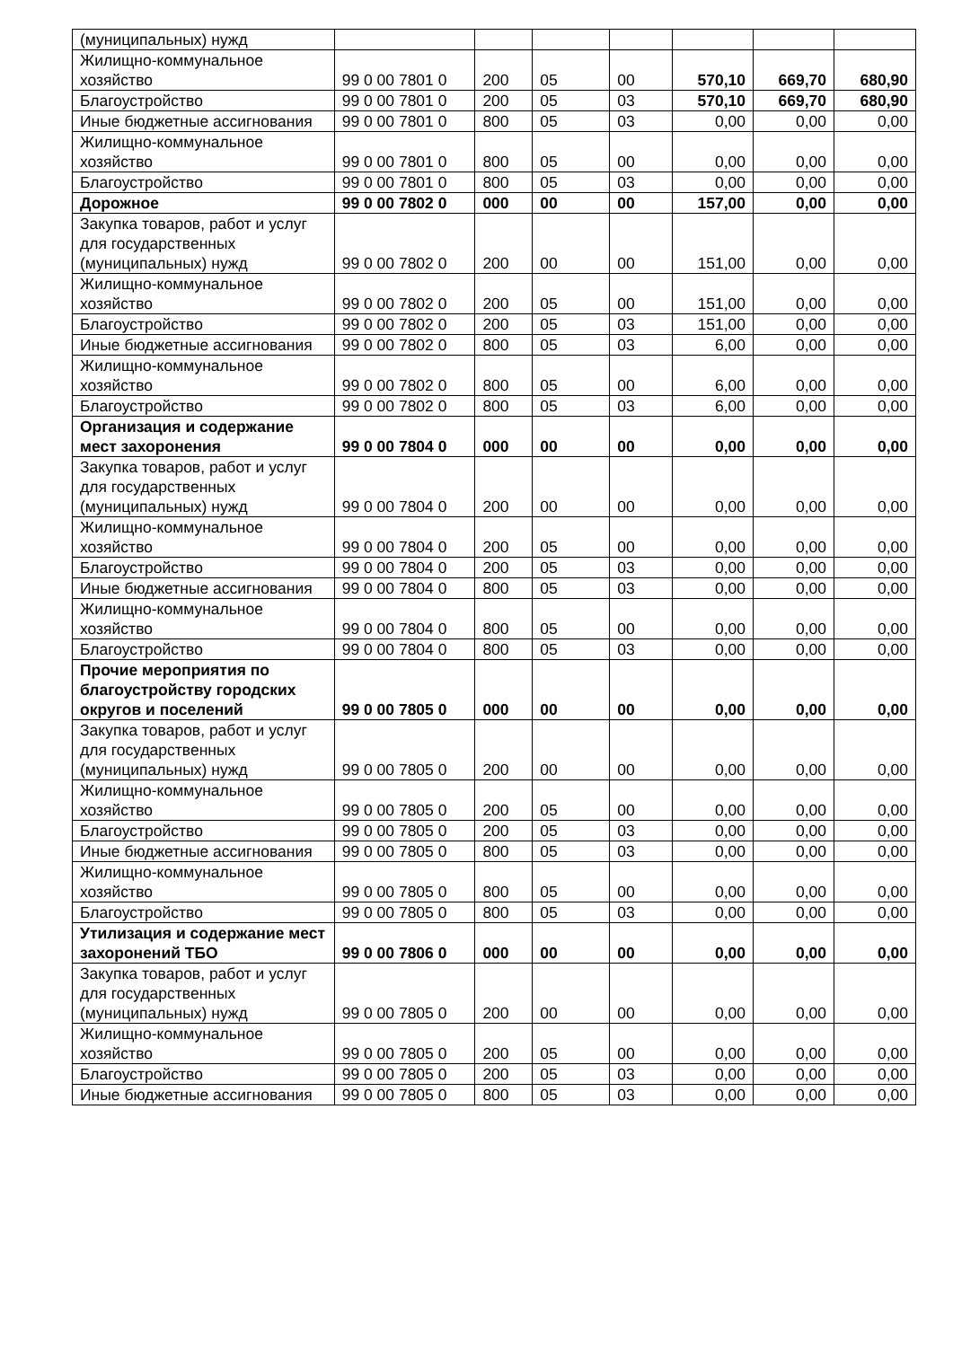| (муниципальных) нужд | | | | | | | |
| Жилищно-коммунальное хозяйство | 99 0 00 7801 0 | 200 | 05 | 00 | 570,10 | 669,70 | 680,90 |
| Благоустройство | 99 0 00 7801 0 | 200 | 05 | 03 | 570,10 | 669,70 | 680,90 |
| Иные бюджетные ассигнования | 99 0 00 7801 0 | 800 | 05 | 03 | 0,00 | 0,00 | 0,00 |
| Жилищно-коммунальное хозяйство | 99 0 00 7801 0 | 800 | 05 | 00 | 0,00 | 0,00 | 0,00 |
| Благоустройство | 99 0 00 7801 0 | 800 | 05 | 03 | 0,00 | 0,00 | 0,00 |
| Дорожное | 99 0 00 7802 0 | 000 | 00 | 00 | 157,00 | 0,00 | 0,00 |
| Закупка товаров, работ и услуг для государственных (муниципальных) нужд | 99 0 00 7802 0 | 200 | 00 | 00 | 151,00 | 0,00 | 0,00 |
| Жилищно-коммунальное хозяйство | 99 0 00 7802 0 | 200 | 05 | 00 | 151,00 | 0,00 | 0,00 |
| Благоустройство | 99 0 00 7802 0 | 200 | 05 | 03 | 151,00 | 0,00 | 0,00 |
| Иные бюджетные ассигнования | 99 0 00 7802 0 | 800 | 05 | 03 | 6,00 | 0,00 | 0,00 |
| Жилищно-коммунальное хозяйство | 99 0 00 7802 0 | 800 | 05 | 00 | 6,00 | 0,00 | 0,00 |
| Благоустройство | 99 0 00 7802 0 | 800 | 05 | 03 | 6,00 | 0,00 | 0,00 |
| Организация и содержание мест захоронения | 99 0 00 7804 0 | 000 | 00 | 00 | 0,00 | 0,00 | 0,00 |
| Закупка товаров, работ и услуг для государственных (муниципальных) нужд | 99 0 00 7804 0 | 200 | 00 | 00 | 0,00 | 0,00 | 0,00 |
| Жилищно-коммунальное хозяйство | 99 0 00 7804 0 | 200 | 05 | 00 | 0,00 | 0,00 | 0,00 |
| Благоустройство | 99 0 00 7804 0 | 200 | 05 | 03 | 0,00 | 0,00 | 0,00 |
| Иные бюджетные ассигнования | 99 0 00 7804 0 | 800 | 05 | 03 | 0,00 | 0,00 | 0,00 |
| Жилищно-коммунальное хозяйство | 99 0 00 7804 0 | 800 | 05 | 00 | 0,00 | 0,00 | 0,00 |
| Благоустройство | 99 0 00 7804 0 | 800 | 05 | 03 | 0,00 | 0,00 | 0,00 |
| Прочие мероприятия по благоустройству городских округов и поселений | 99 0 00 7805 0 | 000 | 00 | 00 | 0,00 | 0,00 | 0,00 |
| Закупка товаров, работ и услуг для государственных (муниципальных) нужд | 99 0 00 7805 0 | 200 | 00 | 00 | 0,00 | 0,00 | 0,00 |
| Жилищно-коммунальное хозяйство | 99 0 00 7805 0 | 200 | 05 | 00 | 0,00 | 0,00 | 0,00 |
| Благоустройство | 99 0 00 7805 0 | 200 | 05 | 03 | 0,00 | 0,00 | 0,00 |
| Иные бюджетные ассигнования | 99 0 00 7805 0 | 800 | 05 | 03 | 0,00 | 0,00 | 0,00 |
| Жилищно-коммунальное хозяйство | 99 0 00 7805 0 | 800 | 05 | 00 | 0,00 | 0,00 | 0,00 |
| Благоустройство | 99 0 00 7805 0 | 800 | 05 | 03 | 0,00 | 0,00 | 0,00 |
| Утилизация и содержание мест захоронений ТБО | 99 0 00 7806 0 | 000 | 00 | 00 | 0,00 | 0,00 | 0,00 |
| Закупка товаров, работ и услуг для государственных (муниципальных) нужд | 99 0 00 7805 0 | 200 | 00 | 00 | 0,00 | 0,00 | 0,00 |
| Жилищно-коммунальное хозяйство | 99 0 00 7805 0 | 200 | 05 | 00 | 0,00 | 0,00 | 0,00 |
| Благоустройство | 99 0 00 7805 0 | 200 | 05 | 03 | 0,00 | 0,00 | 0,00 |
| Иные бюджетные ассигнования | 99 0 00 7805 0 | 800 | 05 | 03 | 0,00 | 0,00 | 0,00 |